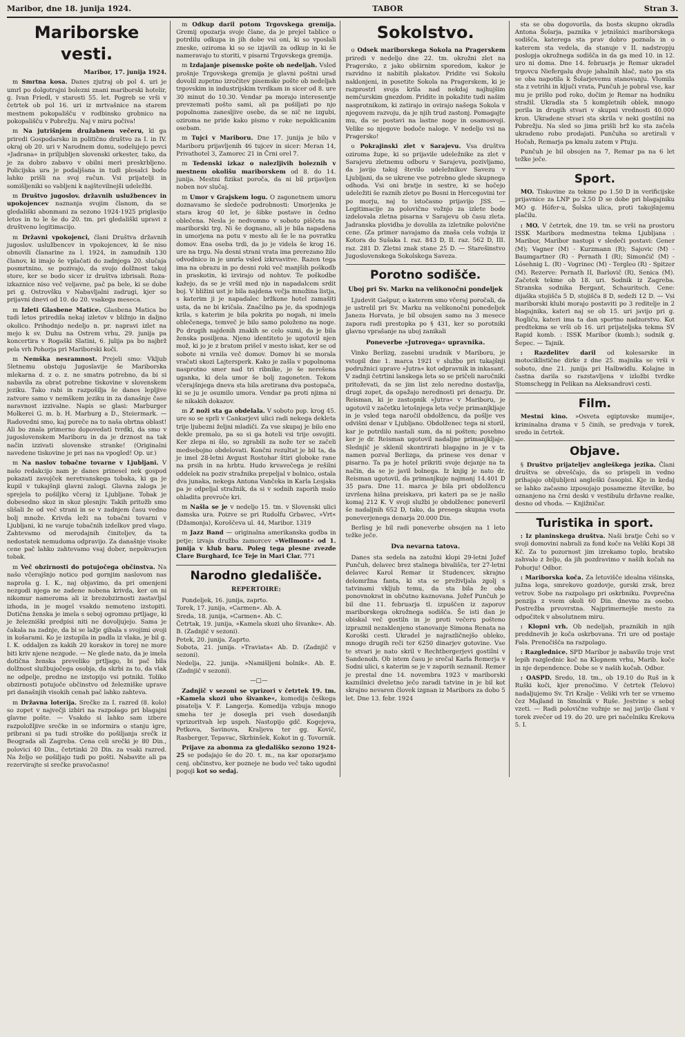Maribor, dne 18. junija 1924. TABOR Stran 3.
Mariborske vesti.
Maribor, 17. junija 1924.
m Smrtna kosa. Danes zjutraj ob pol 4. uri je umrl po dolgotrajni bolezni znani mariborski hotelir, g. Ivan Friedl, v starosti 55. let. Pogreb se vrši v četrtek ob pol 16. uri iz mrtvašnice na starem mestnem pokopališču v rodbinsko grobnico na pokopališču v Pobrežju. Naj v miru počiva!
m Na jutrišnjem družabnem večeru, ki ga priredi Gospodarsko in politično društvo za I. in IV. okraj ob 20. uri v Narodnem domu, sodelujejo pevci »Jadrana« in priljubljen slovenski orkester, tako, da je za dobro zabavo v obilni meri preskrbljeno. Policijska ura je podaljšana in tudi plesalci bodo lahko prišli na svoj račun. Vsi prijatelji in somišljeniki so vabljeni k najštevilnejši udeležbi.
m Društvo jugoslov. državnih uslužbencev in upokojencev naznanja svojim članom, da se gledališki abonmani za sezono 1924-1925 priglasijo letos in to le še do 20. tm. pri gledališki upravi z društveno legitimacijo.
m Državni vpokojenci, člani Društva državnih jugoslov. uslužbencev in vpokojencev, ki še niso obnovili članarine za l. 1924, in zamudnih 130 članov, ki imajo še vplačati do zadnjega 20. slučaja posmrtnino, se pozivajo, da svojo dolžnost takoj store, ker se bodo sicer iz društva izbrisali. Roza-izkaznice niso več veljavne, pač pa bele, ki se dobe pri g. Ostrovšku v Nabavljalni zadrugi, kjer so prijavni dnevi od 10. do 20. vsakega meseca.
m Izleti Glasbene Matice. Glasbena Matica bo tudi letos priredila nekaj izletov v bližnjo in daljno okolico. Prihodnjo nedeljo n. pr. napravi izlet na mejo k sv. Duhu na Ostrem vrhu, 29. junija pa koncertira v Rogaški Slatini, 6. julija pa bo najbrž pela vrh Pohorja pri Mariborski koči.
m Nemška nesramnost. Prejeli smo: Vkljub 5letnemu obstoju Jugoslavije še Mariborska mlekarna d. z o. z. ne smatra potrebno, da bi si nabavila za obrat potrebne tiskovine v slovenskem jeziku. Tako rabi in razpošilja še danes lepljive zatvore samo v nemškem jeziku in za današnje čase naravnost izzivalne. Napis se glasi: Marburger Molkerei G. m. b. H. Marburg a D., Steiermark. — Radovedni smo, kaj poreče na to naša obrtna oblast! Ali bo znala primerno dopovedati tvrdki, da smo v jugoslovenskem Mariboru in da je drznost na tak način izzivati slovenske stranke! (Originalni navedene tiskovine je pri nas na vpogled! Op. ur.)
m Na naslov tobačne tovarne v Ljubljani. V našo redakcijo nam je danes prinesel nek gospod pokazati zavojček neretvanskega tobaka, ki ga je kupil v tukajšnji glavni zalogi. Glavna zaloga je sprejela to pošiljko včeraj iz Ljubljane. Tobak je dobesedno skoz in skoz plesnjiv. Takih pritožb smo slišali že od več strani in se v zadnjem času vedno bolj množe. Krivda leži na tobačni tovarni v Ljubljani, ki ne varuje tobačnih izdelkov pred vlago. Zahtevamo od merodajnih činiteljev, da ta nedostatek nemudoma odpravijo. Za današnje visoke cene pač lahko zahtevamo vsaj dober, nepokvarjen tobak.
m Več obzirnosti do potujočega občinstva. Na našo včerajšnjo notico pod gornjim naslovom nas naproša g. I. K., naj objavimo, da pri omenjeni nezgodi njega ne zadene nobena krivda, ker on ni nikomur nameroma ali iz brezobzirnosti zastavljal izhoda, in je mogel vsakdo nemoteno izstopiti. Dotična ženska je imela s seboj ogromno prtljage, ki je železniški predpisi niti ne dovoljujejo. Sama je čakala na zadnje, da bi se lažje gibala s svojimi ovoji in košarami. Ko je izstopila in padla iz vlaka, je bil g. I. K. oddaljen za kakih 20 korakov in torej ne more biti kriv njene nezgode. — Ne glede nato, da je imela dotična ženska preveliko prtljago, bi pač bila dolžnost službujočega osobja, da skrbi za to, da vlak ne odpelje, predno ne izstopijo vsi potniki. Toliko obzirnosti potujoče občinstvo od železniške uprave pri današnjih visokih cenah pač lahko zahteva.
m Državna loterija. Srečke za I. razred (8. kolo) so zopet v največji izbiri na razpolago pri blagajni glavne pošte. — Vsakdo si lahko sam izbere razpoložljive srečke in se informira o stanju igre, pribrani si pa tudi stroške do pošiljanja srečk iz Beograda ali Zagreba. Cena celi srečki je 80 Din., polovici 40 Din., četrtinki 20 Din. za vsaki razred. Na željo se pošiljajo tudi po pošti. Nabavite ali pa rezervirajte si srečke pravočasno!
m Odkup daril potom Trgovskega gremija. Gremij opozarja svoje člane, da je prejel tablice o potrdilu odkupa in jih dobe vsi oni, ki so vposlali zneske, oziroma ki so se izjavili za odkup in ki še nameravajo to storiti, v pisarni Trgovskega gremija.
m Izdajanje pisemske pošte ob nedeljah. Vsled prošnje Trgovskega gremija je glavni poštni urad dovolil zopetno izročitev pisemske pošte ob nedeljah trgovskim in industrijskim tvrdkam in sicer od 8. ure 30 minut do 10.30. Vendar pa morajo interesentje prevzemati pošto sami, ali pa pošiljati po njo popolnoma zanesljive osebe, da se nič ne izgubi, oziroma ne pride kako pismo v roke nepoklicanim osebam.
m Tujci v Mariboru. Dne 17. junija je bilo v Mariboru prijavljenih 46 tujcev in sicer: Meran 14, Privathotel 3, Zamorec 21 in Črni orel 7.
m Tedenski izkaz o nalezljivih boleznih v mestnem okolišu mariborskem od 8. do 14. junija. Mestni fizikat poroča, da ni bil prijavljen noben nov slučaj.
m Umor v Grajskem logu. O zagonetnem umoru doznavamo še sledeče podrobnosti: Umorjenka je stara krog 40 let, je šibke postave in čedno oblečena. Nesla je nedvomno v soboto piščeta na mariborski trg. Ni še dognano, ali je bila napadena in umorjena na potu v mesto ali še le na povratku domov. Ena oseba trdi, da jo je videla še krog 16. ure na trgu. Na desni strani vrata ima prerezano žilo odvodnico in je umrla vsled izkrvavitve. Razen tega ima na obrazu in po desni roki več manjših poškodb in praskotin, ki izvirajo od nohtov. Te poškodbe kažejo, da se je vršil med njo in napadalcem srdit boj. V bližini ust je bila najdena večja množina listja, s katerim ji je napadalec bržkone hotel zamašiti usta, da ne bi kričala. Značilno pa je, da spodnjega krila, s katerim je bila pokrita po nogah, ni imela oblečenega, temveč je bilo samo položeno na noge. Po drugih najdenih znakih se celo sumi, da je bila ženska posiljena. Njeno identiteto je ugotovil njen mož, ki jo je z bratom prišel v mesto iskat, ker se od sobote ni vrnila več domov. Domov bi se morala vračati skozi Lajtersperk. Kako je zašla v popolnoma nasprotno smer nad tri ribnike, je še nerešena uganka, ki dela umor še bolj zagoneten. Tekom včerajšnjega dneva sta bila aretirana dva postopača, ki se ju je osumilo umora. Vendar pa proti njima ni še nikakih dokazov.
m Z noži sta ga obdelala. V soboto pop. krog 45. ure so se sprli v Cankarjevi ulici radi nekega dekleta trije ljubezni željni mladiči. Za vse skupaj je bilo eno dekle premalo, pa so si ga hoteli vsi trije osvojiti. Ker zlepa ni šlo, so zgrabili za nože ter se začeli medsebojno obdelovati. Končni rezultat je bil ta, da je imel 28-letni Avgust Rostohar štiri globoke rane na prsih in na hrbtu. Hudo krvavečega je rešilni oddelek na poziv stražnika prepeljal v bolnico, ostala dva junaka, nekega Antona Vančeka in Karla Lesjaka pa je odpeljal stražnik, da si v sodnih zaporih malo ohladita prevroče kri.
m Našla se je v nedeljo 15. tm. v Slovenski ulici damska ura. Poizve se pri Rudolfu Grbavec, »Vrt« (Džamonja), Koroščeva ul. 44, Maribor. 1319
m Jazz Band — originalna amerikanska godba in petje; izvaja družba zamorcev »Wellmont« od 1. junija v klub baru. Poleg tega plesne zvezde Clare Burghard, Ice Teje in Mari Clar. 771
Narodno gledališče.
REPERTOIRE:
Pondeljek, 16. junija, zaprto.
Torek, 17. junija, »Carmen«. Ab. A.
Sreda, 18. junija, »Carmen«. Ab. C.
Četrtak, 19. junija, »Kamela skozi uho šivanke«. Ab. B. (Zadnjič v sezoni).
Petek, 20. junija. Zaprto.
Sobota, 21. junija. »Traviata« Ab. D. (Zadnjič v sezoni).
Nedelja, 22. junija. »Namišljeni bolnik«. Ab. E. (Zadnjič v sezoni).
—□—
Zadnjič v sezoni se vprizori v četrtek 19. tm. »Kamela skozi uho šivanke«, komedija češkega pisatelja V. F. Langerja. Komedija vzbuja mnogo smeha ter je dosegla pri vseh dosedanjih vprizoritvah lep uspeh. Nastopijo gdč. Kogejeva, Petkova, Savinova, Kraljeva ter gg. Kovič, Rasberger, Tepavac, Skrbinšek, Kokot in g. Tovornik.
Prijave za abonma za gledališko sezono 1924-25 se podajajo še do 20. t. m., na kar opozarjamo cenj. občinstvo, ker pozneje ne bodo več tako ugodni pogoji kot so sedaj.
Sokolstvo.
o Odsek mariborskega Sokola na Pragerskem priredi v nedeljo dne 22. tm. okrožni zlet na Pragersko, z jako obširnim sporedom, kakor je razvidno iz nabitih plakatov. Pridite vsi Sokolu naklonjeni, in posetite Sokola na Pragerskem, ki je razprostrl svoja krila nad nekdaj najhujšim nemčurskim gnezdom. Pridite in pokažite tudi našim nasprotnikom, ki zatirajo in ovirajo našega Sokola v njegovem razvoju, da je njih trud zastonj. Pomagajte mu, da se postavi na lastne noge in osamosvoji. Velike so njegove bodoče naloge. V nedeljo vsi na Pragersko!
o Pokrajinski zlet v Sarajevu. Vsa društva oziroma župe, ki so prijavile udeležnike za zlet v Sarajevu zletnemu odboru v Sarajevu, pozivljamo, da javijo takoj število udeležnikov Savezu v Ljubljani, da se ukrene vse potrebno glede skupnega odhoda. Vsi oni bratje in sestre, ki se hočejo udeležiti še raznih zletov po Bosni in Hercegovini ter po morju, naj to istočasno prijavijo JSS. — Legitimacije za polovično vožnjo za izlete bode izdelovala zletna pisarna v Sarajevu ob času zleta. Jadranska plovidba je dovolila za izletnike polovične cene. (Za primer navajamo da znaša cela vožnja iz Kotora do Sušaka I. raz. 843 D, II. raz. 562 D, III. raz. 281 D. Zletni znak stane 25 D. — Starešinstvo Jugoslovenskega Sokolskega Saveza.
Porotno sodišče.
Uboj pri Sv. Marku na velikonočni pondeljek
Ljudevit Gašpur, o katerem smo včeraj poročali, da je ustrelil pri Sv. Marku na velikonočni ponedeljek Janeza Horvata, je bil obsojen samo na 3 mesece zapora radi prestopka po § 431, ker so porotniki glavno vprašanje na uboj zanikali
Poneverbe »Jutrovega« upravnika.
Vinko Berlizg, zasebni uradnik v Mariboru, je vstopil dne 1. marca 1921 v službo pri tukajšnji podružnici uprave »Jutra« kot odpravnik in inkasant. V zadnji četrtini lanskega leta so se pričeli naročniki pritoževati, da se jim list zelo neredno dostavlja, drugi zopet, da opažajo nerednosti pri denarju. Dr. Reisman, ki je zastopnik »Jutra« v Mariboru, je ugotovil v začetku letošnjega leta večje primanjkljaje in je vsled tega naročil obdolžencu, da pošlje ves odvišni denar v Ljubljano. Obdolženec tega ni storil, kar je potrdilo nastali sum, da ni pošten; posebno ker je dr. Reisman ugotovil nadaljne primanjkljaje. Slednjič je sklenil skontrirati blagajno in je v ta namen pozval Berlizga, da prinese ves denar v pisarno. Ta pa je hotel prikriti svoje dejanje na ta način, da se je javil bolnega. Iz knjig je nato dr. Reisman ugotovil, da primanjkuje najmanj 14.401 D 35 para. Dne 11. marca je bila pri obdolžencu izvršena hišna preiskava, pri kateri pa se je našlo komaj 212 K. V svoji službi je obdolženec poneveril še nadaljnih 652 D, tako, da presega skupna vsota poneverjenega denarja 20.000 Din.
Berlisg je bil radi poneverbe obsojen na 1 leto težke ječe.
Dva nevarna tatova.
Danes sta sedela na zatožni klopi 29-letni Jožef Punčuh, delavec brez stalnega bivališča, ter 27-letni delavec Karol Remar iz Studencev, skrajno delomržna fanta, ki sta se preživljala zgolj s tatvinami vkljub temu, da sta bila že oba ponovnokrat in občutno kaznovana. Jožef Punčuh je bil dne 11. februarja tl. izpuščen iz zaporov mariborskega okrožnega sodišča. Še isti dan je obiskal več gostiln in je proti večeru pošteno izpraznil nezaklenjeno stanovanje Simona Renata na Koroški cesti. Ukradel je najrazličnejšo obleko, mnogo drugih reči ter 6250 dinarjev gotovine. Vse te stvari je nato skril v Rechtbergerjevi gostilni v Sandenoih. Ob istem času je srečal Karla Remerja v Sodni ulici, s katerim se je v zaporih seznanil. Remer je prestal dne 14. novembra 1923 v mariborski kaznilnici dveletno ječo zaradi tatvine in je bil kot skrajno nevaren človek izgnan iz Maribora za dobo 5 let. Dne 13. febr. 1924
sta se oba dogovorila, da bosta skupno okradla Antona Šolarja, paznika v jetnišnici mariborskega sodišča, katerega sta prav dobro poznala in o katerem sta vedela, da stanuje v II. nadstropju poslopja okrožnega sodišča in da ga med 10. in 12. uro ni doma. Dne 14. februarja je Remar ukradel trgovcu Niefergalu dvoje jahalnih hlač, nato pa sta se oba napotila k Šolarjevemu stanovanju. Vlomila sta z vetrihi in ključi vrata, Punčuh je pobral vse, kar mu je prišlo pod roko, dočim je Remar na hodniku stražil. Ukradla sta 5 kompletnih oblek, mnogo perila in drugih stvari v skupni vrednosti 40.000 kron. Ukradene stvari sta skrila v neki gostilni na Pobrežju. Na sled so jima prišli brž ko sta začela ukradeno robo prodajati. Punčuha so aretirali v Hočah, Remarja pa kmalu zatem v Ptuju.
Punčuh je bil obsojen na 7, Remar pa na 6 let težke ječe.
Sport.
MO. Tiskovine za tekme po 1.50 D in verificijske prijavnice za LNP po 2.50 D se dobe pri blagajniku MO g. Höfer-u, Šolska ulica, proti takojšnjemu plačilu.
: MO. V četrtek, dne 19. tm. se vrši na prostoru ISSK Maribora medmestna tekma Ljubljana : Maribor, Maribor nastopi v sledeči postavi: Gener (M); Vagner (M) - Kurzmann (R); Sajovic (M) - Baumgartner (R) - Pernath I (R); Simončič (M) - Lösehnig L. (R) - Vogrinec (M) - Tergleo (R) - Spitzer (M). Rezerve: Pernath II, Barlovič (R), Senica (M). Začetek tekme ob 18. uri. Sodnik iz Zagreba. Stranska sodnika Bergant, Schauritsch. Cene: dijaška stojišča 5 D, stojišča 8 D, sedeži 12 D. — Vsi mariborski klubi morajo postaviti po 3 reditelje in 2 blagajnika, kateri naj se ob 15. uri javijo pri g. Rogliču, kateri ima ta dan sportno nadzorstvo. Kot predtekma se vrši ob 16. uri prijateljska tekma SV Rapid komb. : ISSK Maribor (komb.); sodnik g. Šepec. — Tajnik.
: Razdelitev daril od kolesarske in motociklistične dirke z dne 25. majnika se vrši v soboto, dne 21. junija pri Halbwidlu. Kolajne in častna darila so razstavljena v izložbi tvrdke Stomschegg in Pelikan na Aleksandrovi cesti.
Film.
Mestni kino. »Osveta egiptovske mumije«, kriminalna drama v 5 činih, se predvaja v torek, sredo in četrtek.
Objave.
§ Društvo prijateljev angleškega jezika. Člani društva se obveščajo, da so prispeli in vedno prihajajo obljubljeni angleški časopisi. Kje in kedaj se lahko začasno izposojajo posamezne številke, bo oznanjeno na črni deski v vestibulu državne realke, desno od vhoda. — Knjižničar.
Turistika in sport.
: Iz planinskega društva. Naši bratje Čehi so v svoji domovini nabrali za fond koče na Veliki Kopi 38 Kč. Za to pozornost jim izrekamo toplo, bratsko zahvalo z željo, da jih pozdravimo v naših kočah na Pohorju! Odbor.
: Mariborska koča. Za letovišče idealna višinska, južna lega, smrekovo gozdovje, gorski zrak, brez vetrov. Sobe na razpolago pri oskrbniku. Povprečna penzija z vsem okoli 60 Din. dnevno za osebo. Postrežba prvovrstna. Najprimernejše mesto za odpočitek v absolutnem miru.
: Klopni vrh. Ob nedeljah, praznikih in njih preddnevih je koča oskrbovana. Tri ure od postaje Fala. Prenočišča na razpolago.
: Razglednice. SPD Maribor je nabavilo troje vrst lepih razglednic koč na Klopnem vrhu, Marib. koče in nje dependence. Dobe se v naših kočah. Odbor.
: OASPD. Sredo, 18. tm., ob 19.10 do Ruš in k Ruški koči, kjer prenočimo. V četrtek (Telovo) nadaljujemo Sv. Tri Kralje - Veliki vrh ter se vrnemo čez Majland in Smolnik v Ruše. Jestvine s seboj vzeti. — Radi polovične vožnje se naj javijo člani v torek zvečer od 19. do 20. ure pri načelniku Krekova 5. I.